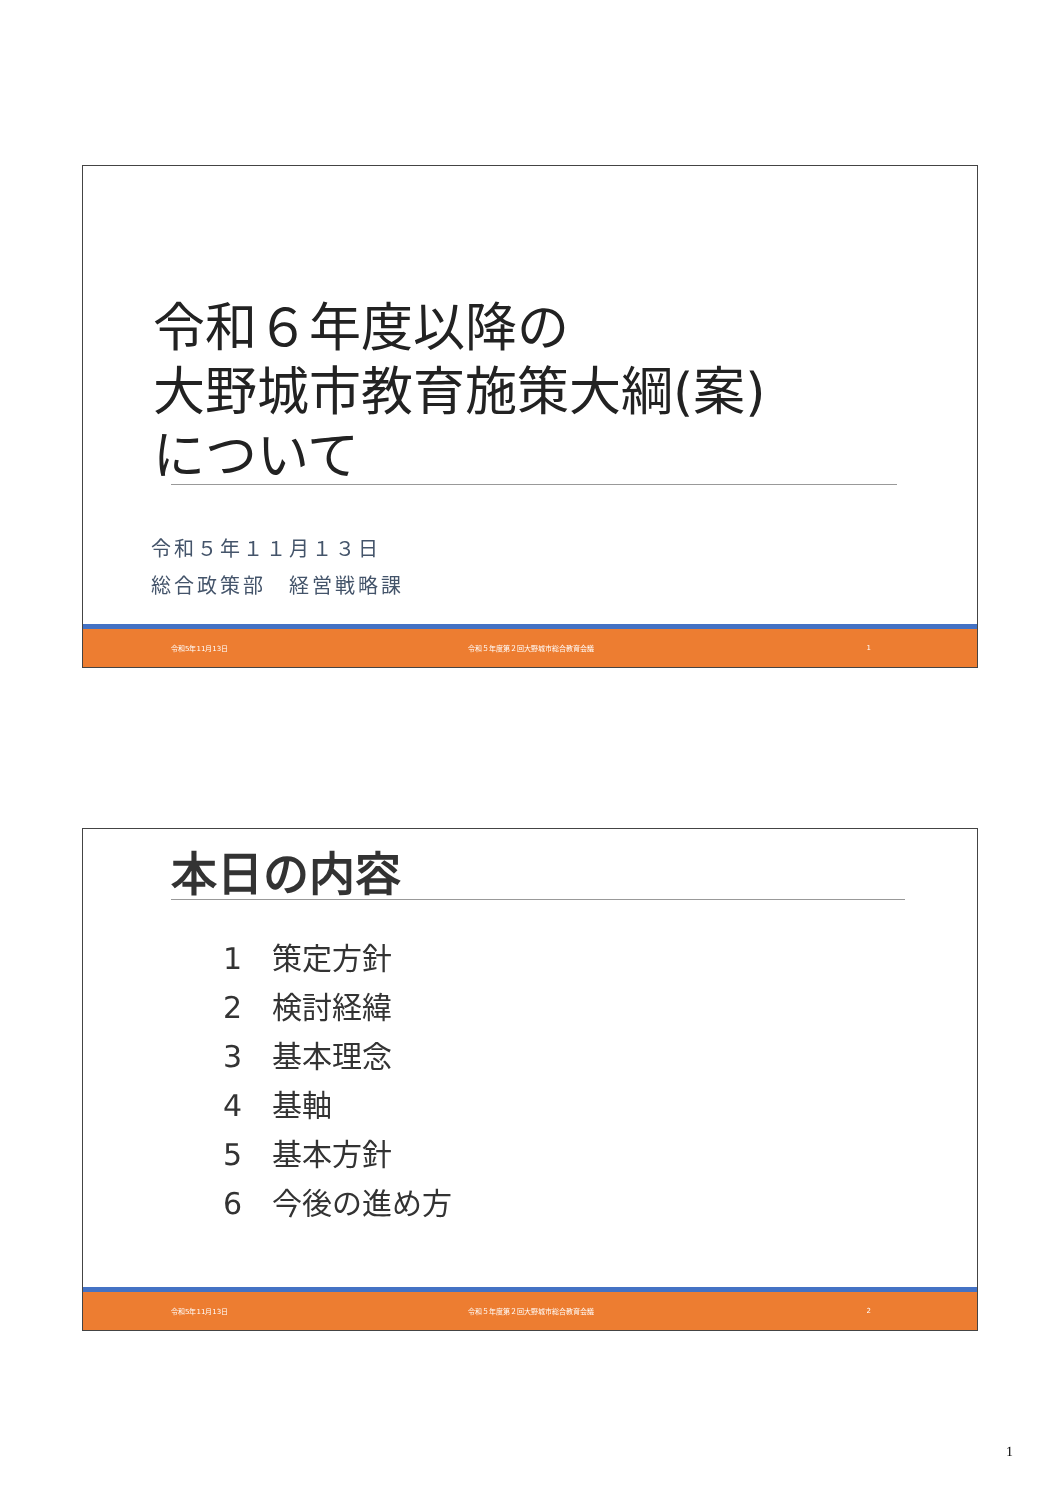令和６年度以降の
大野城市教育施策大綱(案)
について
令和５年１１月１３日
総合政策部　経営戦略課
令和5年11月13日 令和５年度第２回大野城市総合教育会議 1
本日の内容
1　策定方針
2　検討経緯
3　基本理念
4　基軸
5　基本方針
6　今後の進め方
令和5年11月13日 令和５年度第２回大野城市総合教育会議 2
1